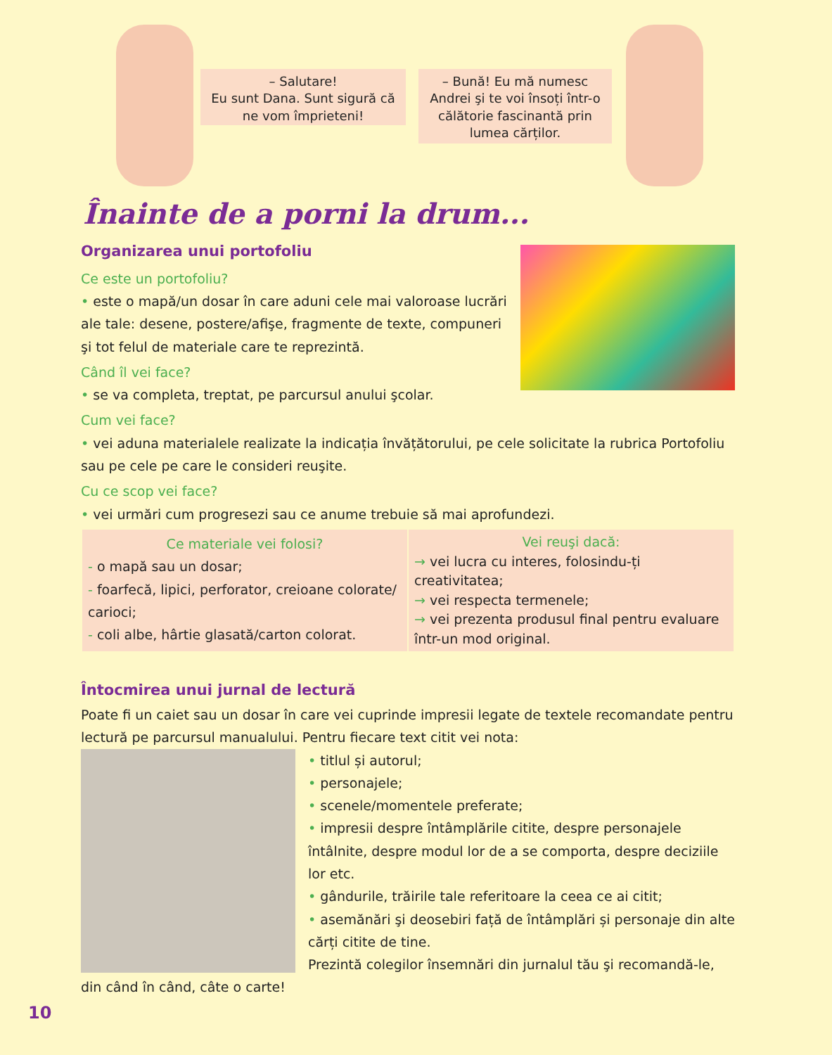– Salutare!
Eu sunt Dana. Sunt sigură că ne vom împrieteni!
– Bună! Eu mă numesc Andrei şi te voi însoți într-o călătorie fascinantă prin lumea cărților.
Înainte de a porni la drum...
Organizarea unui portofoliu
Ce este un portofoliu?
• este o mapă/un dosar în care aduni cele mai valoroase lucrări ale tale: desene, postere/afişe, fragmente de texte, compuneri şi tot felul de materiale care te reprezintă.
Când îl vei face?
• se va completa, treptat, pe parcursul anului şcolar.
Cum vei face?
• vei aduna materialele realizate la indicația învățătorului, pe cele solicitate la rubrica Portofoliu sau pe cele pe care le consideri reuşite.
Cu ce scop vei face?
• vei urmări cum progresezi sau ce anume trebuie să mai aprofundezi.
| Ce materiale vei folosi? - o mapă sau un dosar; - foarfecă, lipici, perforator, creioane colorate/ carioci; - coli albe, hârtie glasată/carton colorat. | Vei reuşi dacă: → vei lucra cu interes, folosindu-ți creativitatea; → vei respecta termenele; → vei prezenta produsul final pentru evaluare într-un mod original. |
Întocmirea unui jurnal de lectură
Poate fi un caiet sau un dosar în care vei cuprinde impresii legate de textele recomandate pentru lectură pe parcursul manualului. Pentru fiecare text citit vei nota:
• titlul și autorul;
• personajele;
• scenele/momentele preferate;
• impresii despre întâmplările citite, despre personajele întâlnite, despre modul lor de a se comporta, despre deciziile lor etc.
• gândurile, trăirile tale referitoare la ceea ce ai citit;
• asemănări şi deosebiri față de întâmplări și personaje din alte cărți citite de tine.
Prezintă colegilor însemnări din jurnalul tău şi recomandă-le, din când în când, câte o carte!
10